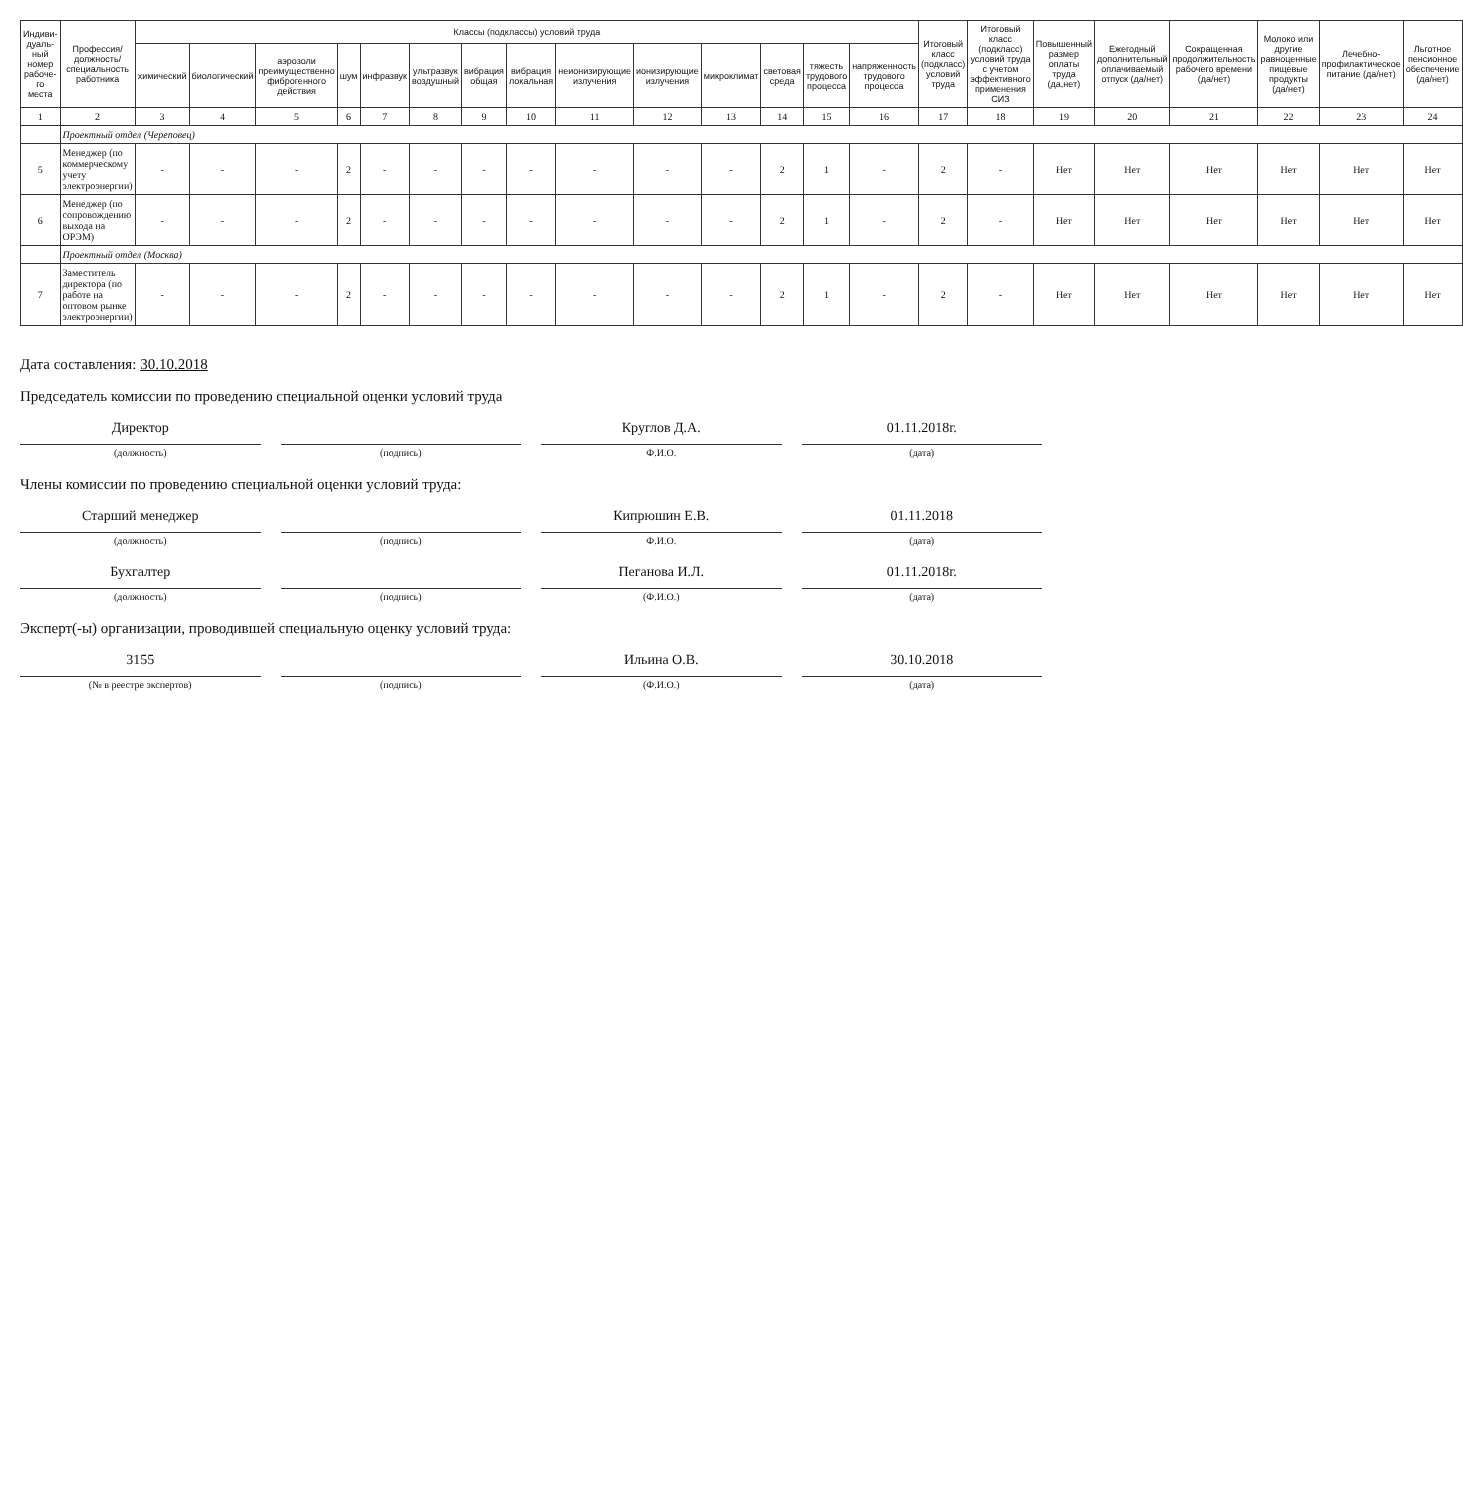| Индиви-дуаль-ный номер рабоче-го места | Профессия/ должность/ специальность работника | Классы (подклассы) условий труда | | | | | | | | | | | | | | Итоговый класс (подкласс) условий труда | Итоговый класс (подкласс) условий труда с учетом эффективного применения СИЗ | Повышенный размер оплаты труда (да,нет) | Ежегодный дополнительный оплачиваемый отпуск (да/нет) | Сокращенная продолжительность рабочего времени (да/нет) | Молоко или другие равноценные пищевые продукты (да/нет) | Лечебно-профилактическое питание (да/нет) | Льготное пенсионное обеспечение (да/нет) |
| --- | --- | --- | --- | --- | --- | --- | --- | --- | --- | --- | --- | --- | --- | --- | --- | --- | --- | --- | --- | --- | --- | --- | --- |
| | | химический | биологический | аэрозоли преимущественно фиброгенного действия | шум | инфразвук | ультразвук воздушный | вибрация общая | вибрация локальная | неионизирующие излучения | ионизирующие излучения | микроклимат | световая среда | тяжесть трудового процесса | напряженность трудового процесса | | | | | | | | |
| 1 | 2 | 3 | 4 | 5 | 6 | 7 | 8 | 9 | 10 | 11 | 12 | 13 | 14 | 15 | 16 | 17 | 18 | 19 | 20 | 21 | 22 | 23 | 24 |
| | Проектный отдел (Череповец) | | | | | | | | | | | | | | | | | | | | | | |
| 5 | Менеджер (по коммерческому учету электроэнергии) | - | - | - | 2 | - | - | - | - | - | - | - | 2 | 1 | - | 2 | - | Нет | Нет | Нет | Нет | Нет | Нет |
| 6 | Менеджер (по сопровождению выхода на ОРЭМ) | - | - | - | 2 | - | - | - | - | - | - | - | 2 | 1 | - | 2 | - | Нет | Нет | Нет | Нет | Нет | Нет |
| | Проектный отдел (Москва) | | | | | | | | | | | | | | | | | | | | | | |
| 7 | Заместитель директора (по работе на оптовом рынке электроэнергии) | - | - | - | 2 | - | - | - | - | - | - | - | 2 | 1 | - | 2 | - | Нет | Нет | Нет | Нет | Нет | Нет |
Дата составления: 30.10.2018
Председатель комиссии по проведению специальной оценки условий труда
Директор Круглов Д.А. 01.11.2018г.
(должность) (подпись) Ф.И.О. (дата)
Члены комиссии по проведению специальной оценки условий труда:
Старший менеджер Кипрюшин Е.В. 01.11.2018
(должность) (подпись) Ф.И.О. (дата)
Бухгалтер Пеганова И.Л. 01.11.2018г.
(должность) (подпись) (Ф.И.О.) (дата)
Эксперт(-ы) организации, проводившей специальную оценку условий труда:
3155 Ильина О.В. 30.10.2018
(№ в реестре экспертов) (подпись) (Ф.И.О.) (дата)